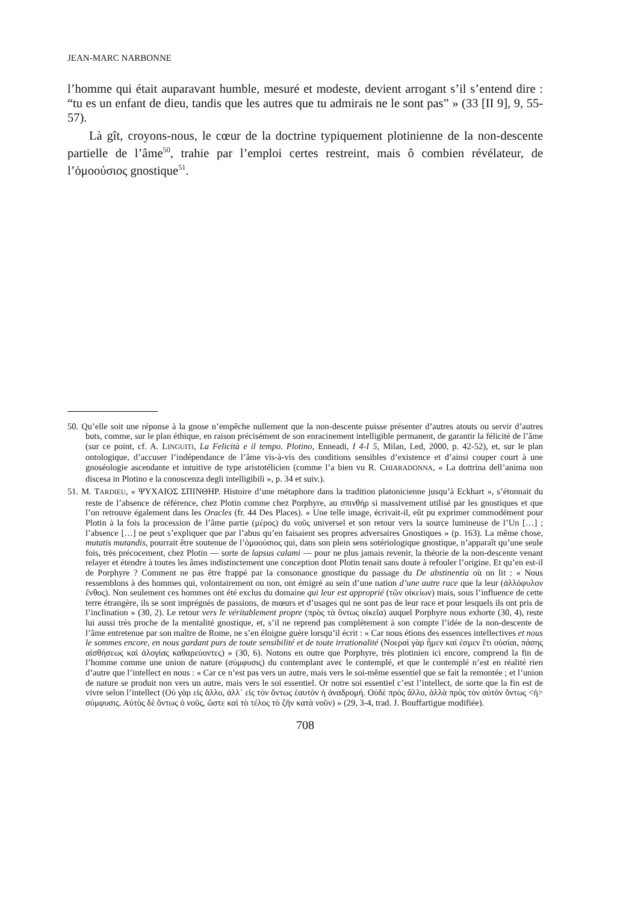JEAN-MARC NARBONNE
l’homme qui était auparavant humble, mesuré et modeste, devient arrogant s’il s’entend dire : “tu es un enfant de dieu, tandis que les autres que tu admirais ne le sont pas” » (33 [II 9], 9, 55-57).
Là gît, croyons-nous, le cœur de la doctrine typiquement plotinienne de la non-descente partielle de l’âme<sup>50</sup>, trahie par l’emploi certes restreint, mais ô combien révélateur, de l’ὁμοούσιος gnostique<sup>51</sup>.
50. Qu’elle soit une réponse à la gnose n’empêche nullement que la non-descente puisse présenter d’autres atouts ou servir d’autres buts, comme, sur le plan éthique, en raison précisément de son enracinement intelligible permanent, de garantir la félicité de l’âme (sur ce point, cf. A. LINGUITI, La Felicità e il tempo. Plotino, Enneadi, I 4-I 5, Milan, Led, 2000, p. 42-52), et, sur le plan ontologique, d’accuser l’indépendance de l’âme vis-à-vis des conditions sensibles d’existence et d’ainsi couper court à une gnoséologie ascendante et intuitive de type aristotélicien (comme l’a bien vu R. CHIARADONNA, « La dottrina dell’anima non discesa in Plotino e la conoscenza degli intelligibili », p. 34 et suiv.).
51. M. TARDIEU, « ΨΥΧΑΙΟΣ ΣΠΙΝΘΗΡ. Histoire d’une métaphore dans la tradition platonicienne jusqu’à Eckhart », s’étonnait du reste de l’absence de référence, chez Plotin comme chez Porphyre, au σπινθήρ si massivement utilisé par les gnostiques et que l’on retrouve également dans les Oracles (fr. 44 Des Places). « Une telle image, écrivait-il, eût pu exprimer commodément pour Plotin à la fois la procession de l’âme partie (μέρος) du νοῦς universel et son retour vers la source lumineuse de l’Un […] ; l’absence […] ne peut s’expliquer que par l’abus qu’en faisaient ses propres adversaires Gnostiques » (p. 163). La même chose, mutatis mutandis, pourrait être soutenue de l’ὁμοούσιος qui, dans son plein sens sotériologique gnostique, n’apparaît qu’une seule fois, très précocement, chez Plotin — sorte de lapsus calami — pour ne plus jamais revenir, la théorie de la non-descente venant relayer et étendre à toutes les âmes indistinctement une conception dont Plotin tenait sans doute à refouler l’origine. Et qu’en est-il de Porphyre ? Comment ne pas être frappé par la consonance gnostique du passage du De abstinentia où on lit : « Nous ressemblons à des hommes qui, volontairement ou non, ont émigré au sein d’une nation d’une autre race que la leur (ἀλλόφυλον ἔνθος). Non seulement ces hommes ont été exclus du domaine qui leur est approprié (τῶν οἰκείων) mais, sous l’influence de cette terre étrangère, ils se sont imprégnés de passions, de mœurs et d’usages qui ne sont pas de leur race et pour lesquels ils ont pris de l’inclination » (30, 2). Le retour vers le véritablement propre (πρὸς τὰ ὄντως οἰκεῖα) auquel Porphyre nous exhorte (30, 4), reste lui aussi très proche de la mentalité gnostique, et, s’il ne reprend pas complètement à son compte l’idée de la non-descente de l’âme entretenue par son maître de Rome, ne s’en éloigne guère lorsqu’il écrit : « Car nous étions des essences intellectives et nous le sommes encore, en nous gardant purs de toute sensibilité et de toute irrationalité (Νοεραὶ γὰρ ἦμεν καί ἐσμεν ἔτι οὐσίαι, πάσης αἰσθήσεως καὶ ἀλογίας καθαρεύοντες) » (30, 6). Notons en outre que Porphyre, très plotinien ici encore, comprend la fin de l’homme comme une union de nature (σύμφυσις) du contemplant avec le contemplé, et que le contemplé n’est en réalité rien d’autre que l’intellect en nous : « Car ce n’est pas vers un autre, mais vers le soi-même essentiel que se fait la remontée ; et l’union de nature se produit non vers un autre, mais vers le soi essentiel. Or notre soi essentiel c’est l’intellect, de sorte que la fin est de vivre selon l’intellect (Οὐ γὰρ εἰς ἄλλο, ἀλλ᾽ εἰς τὸν ὄντως ἑαυτὸν ἡ ἀναδρομή. Οὐδὲ πρὸς ἄλλο, ἀλλὰ πρὸς τὸν αὐτὸν ὄντως <ἡ> σύμφυσις. Αὐτὸς δὲ ὄντως ὁ νοῦς, ὥστε καὶ τὸ τέλος τὸ ζῆν κατὰ νοῦν) » (29, 3-4, trad. J. Bouffartigue modifiée).
708